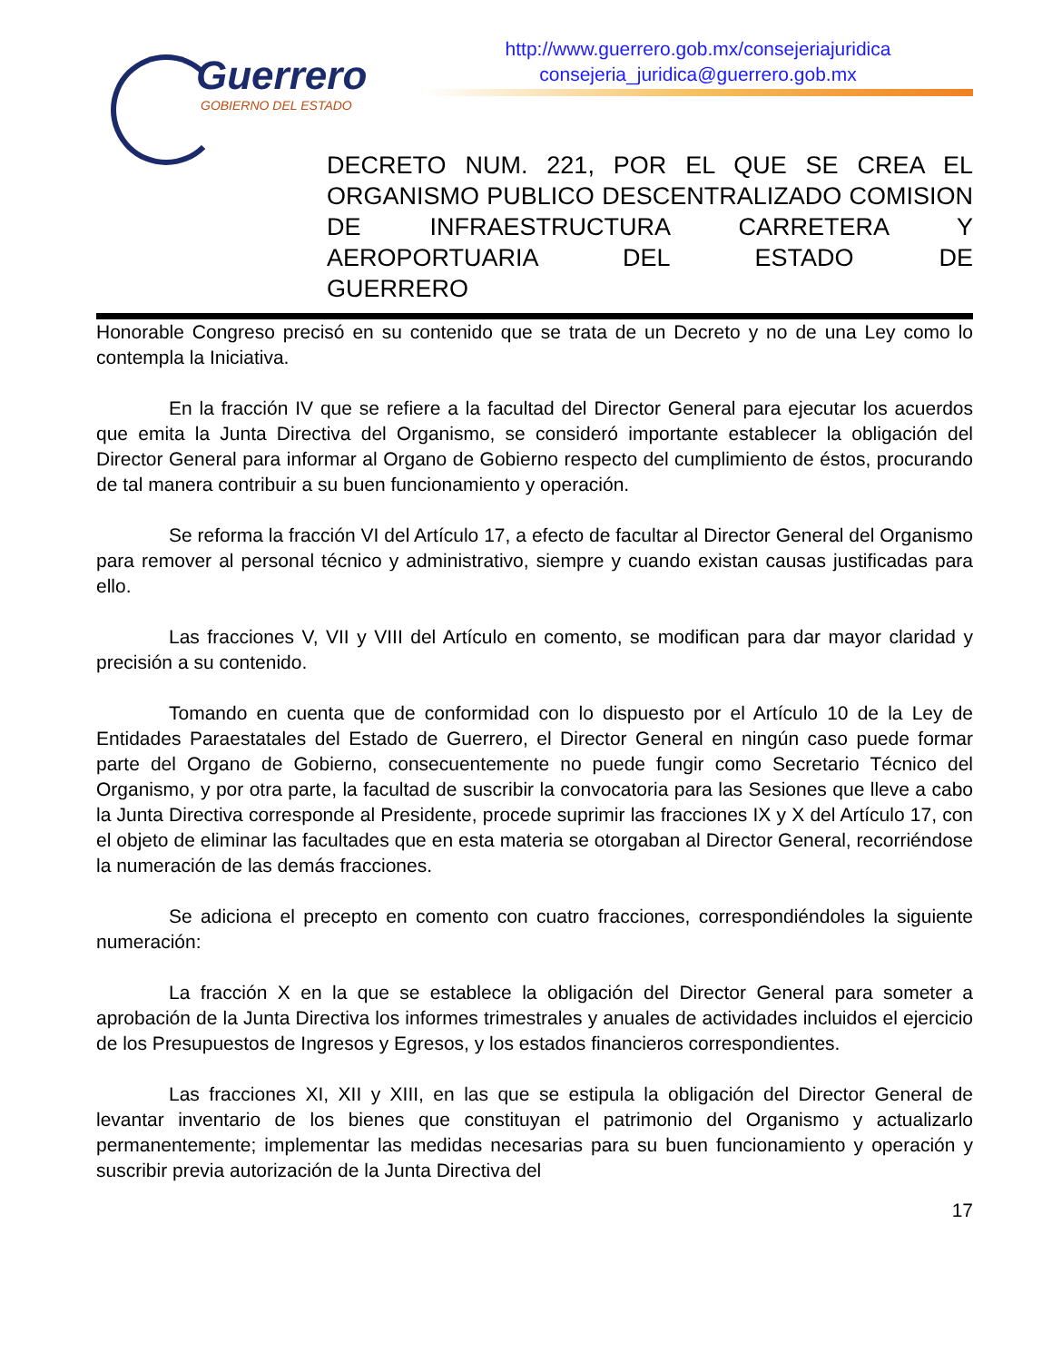Guerrero
GOBIERNO DEL ESTADO
http://www.guerrero.gob.mx/consejeriajuridica
consejeria_juridica@guerrero.gob.mx
DECRETO NUM. 221, POR EL QUE SE CREA EL ORGANISMO PUBLICO DESCENTRALIZADO COMISION DE INFRAESTRUCTURA CARRETERA Y AEROPORTUARIA DEL ESTADO DE
GUERRERO
Honorable Congreso precisó en su contenido que se trata de un Decreto y no de una Ley como lo contempla la Iniciativa.
En la fracción IV que se refiere a la facultad del Director General para ejecutar los acuerdos que emita la Junta Directiva del Organismo, se consideró importante establecer la obligación del Director General para informar al Organo de Gobierno respecto del cumplimiento de éstos, procurando de tal manera contribuir a su buen funcionamiento y operación.
Se reforma la fracción VI del Artículo 17, a efecto de facultar al Director General del Organismo para remover al personal técnico y administrativo, siempre y cuando existan causas justificadas para ello.
Las fracciones V, VII y VIII del Artículo en comento, se modifican para dar mayor claridad y precisión a su contenido.
Tomando en cuenta que de conformidad con lo dispuesto por el Artículo 10 de la Ley de Entidades Paraestatales del Estado de Guerrero, el Director General en ningún caso puede formar parte del Organo de Gobierno, consecuentemente no puede fungir como Secretario Técnico del Organismo, y por otra parte, la facultad de suscribir la convocatoria para las Sesiones que lleve a cabo la Junta Directiva corresponde al Presidente, procede suprimir las fracciones IX y X del Artículo 17, con el objeto de eliminar las facultades que en esta materia se otorgaban al Director General, recorriéndose la numeración de las demás fracciones.
Se adiciona el precepto en comento con cuatro fracciones, correspondiéndoles la siguiente numeración:
La fracción X en la que se establece la obligación del Director General para someter a aprobación de la Junta Directiva los informes trimestrales y anuales de actividades incluidos el ejercicio de los Presupuestos de Ingresos y Egresos, y los estados financieros correspondientes.
Las fracciones XI, XII y XIII, en las que se estipula la obligación del Director General de levantar inventario de los bienes que constituyan el patrimonio del Organismo y actualizarlo permanentemente; implementar las medidas necesarias para su buen funcionamiento y operación y suscribir previa autorización de la Junta Directiva del
17